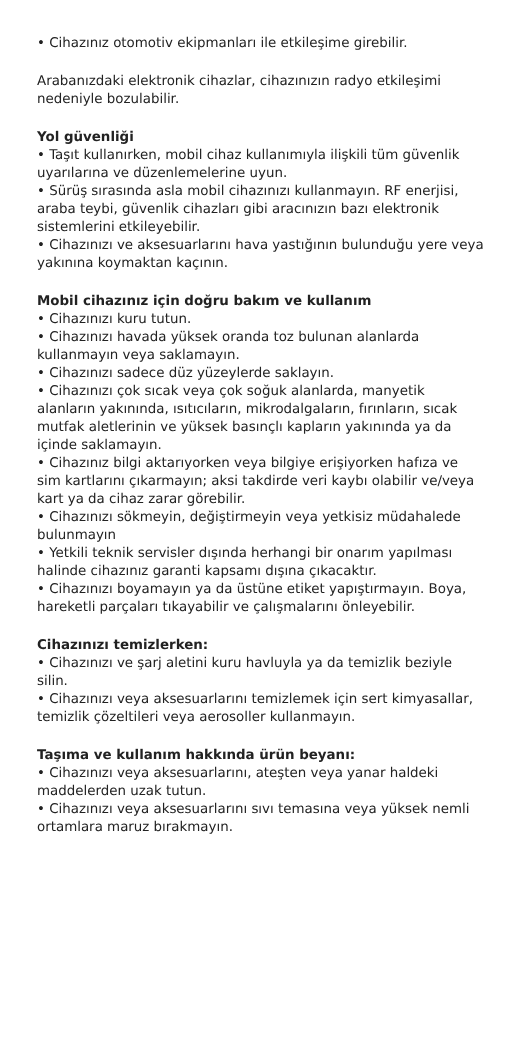• Cihazınız otomotiv ekipmanları ile etkileşime girebilir.
Arabanızdaki elektronik cihazlar, cihazınızın radyo etkileşimi nedeniyle bozulabilir.
Yol güvenliği
• Taşıt kullanırken, mobil cihaz kullanımıyla ilişkili tüm güvenlik uyarılarına ve düzenlemelerine uyun.
• Sürüş sırasında asla mobil cihazınızı kullanmayın. RF enerjisi, araba teybi, güvenlik cihazları gibi aracınızın bazı elektronik sistemlerini etkileyebilir.
• Cihazınızı ve aksesuarlarını hava yastığının bulunduğu yere veya yakınına koymaktan kaçının.
Mobil cihazınız için doğru bakım ve kullanım
• Cihazınızı kuru tutun.
• Cihazınızı havada yüksek oranda toz bulunan alanlarda kullanmayın veya saklamayın.
• Cihazınızı sadece düz yüzeylerde saklayın.
• Cihazınızı çok sıcak veya çok soğuk alanlarda, manyetik alanların yakınında, ısıtıcıların, mikrodalgaların, fırınların, sıcak mutfak aletlerinin ve yüksek basınçlı kapların yakınında ya da içinde saklamayın.
• Cihazınız bilgi aktarıyorken veya bilgiye erişiyorken hafıza ve sim kartlarını çıkarmayın; aksi takdirde veri kaybı olabilir ve/veya kart ya da cihaz zarar görebilir.
• Cihazınızı sökmeyin, değiştirmeyin veya yetkisiz müdahalede bulunmayın
• Yetkili teknik servisler dışında herhangi bir onarım yapılması halinde cihazınız garanti kapsamı dışına çıkacaktır.
• Cihazınızı boyamayın ya da üstüne etiket yapıştırmayın. Boya, hareketli parçaları tıkayabilir ve çalışmalarını önleyebilir.
Cihazınızı temizlerken:
• Cihazınızı ve şarj aletini kuru havluyla ya da temizlik beziyle silin.
• Cihazınızı veya aksesuarlarını temizlemek için sert kimyasallar, temizlik çözeltileri veya aerosoller kullanmayın.
Taşıma ve kullanım hakkında ürün beyanı:
• Cihazınızı veya aksesuarlarını, ateşten veya yanar haldeki maddelerden uzak tutun.
• Cihazınızı veya aksesuarlarını sıvı temasına veya yüksek nemli ortamlara maruz bırakmayın.